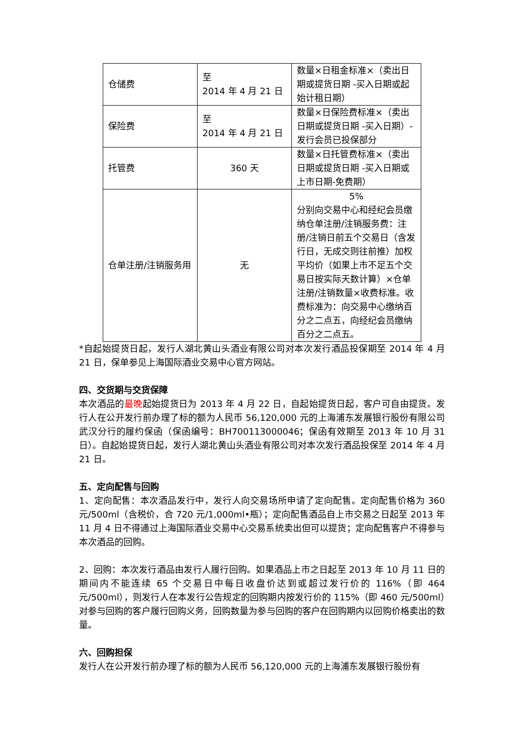| 仓储费 | 至 2014 年 4 月 21 日 | 数量×日租金标准×（卖出日期或提货日期 -买入日期或起始计租日期） |
| 保险费 | 至 2014 年 4 月 21 日 | 数量×日保险费标准×（卖出日期或提货日期 -买入日期）-发行会员已投保部分 |
| 托管费 | 360 天 | 数量×日托管费标准×（卖出日期或提货日期 -买入日期或上市日期-免费期） |
| 仓单注册/注销服务用 | 无 | 5% 分别向交易中心和经纪会员缴纳仓单注册/注销服务费：注册/注销日前五个交易日（含发行日，无成交则往前推）加权平均价（如果上市不足五个交易日按实际天数计算）×仓单注册/注销数量×收费标准。收费标准为：向交易中心缴纳百分之二点五，向经纪会员缴纳百分之二点五。 |
*自起始提货日起，发行人湖北黄山头酒业有限公司对本次发行酒品投保期至 2014 年 4 月 21 日，保单参见上海国际酒业交易中心官方网站。
四、交货期与交货保障
本次酒品的最晚起始提货日为 2013 年 4 月 22 日，自起始提货日起，客户可自由提货。发行人在公开发行前办理了标的额为人民币 56,120,000 元的上海浦东发展银行股份有限公司武汉分行的履约保函（保函编号：BH700113000046；保函有效期至 2013 年 10 月 31 日）。自起始提货日起，发行人湖北黄山头酒业有限公司对本次发行酒品投保至 2014 年 4 月 21 日。
五、定向配售与回购
1、定向配售：本次酒品发行中，发行人向交易场所申请了定向配售。定向配售价格为 360 元/500ml（含税价，合 720 元/1,000ml•瓶）；定向配售酒品自上市交易之日起至 2013 年 11 月 4 日不得通过上海国际酒业交易中心交易系统卖出但可以提货；定向配售客户不得参与本次酒品的回购。
2、回购：本次发行酒品由发行人履行回购。如果酒品上市之日起至 2013 年 10 月 11 日的期间内不能连续 65 个交易日中每日收盘价达到或超过发行价的 116%（即 464 元/500ml），则发行人在本发行公告规定的回购期内按发行价的 115%（即 460 元/500ml）对参与回购的客户履行回购义务，回购数量为参与回购的客户在回购期内以回购价格卖出的数量。
六、回购担保
发行人在公开发行前办理了标的额为人民币 56,120,000 元的上海浦东发展银行股份有